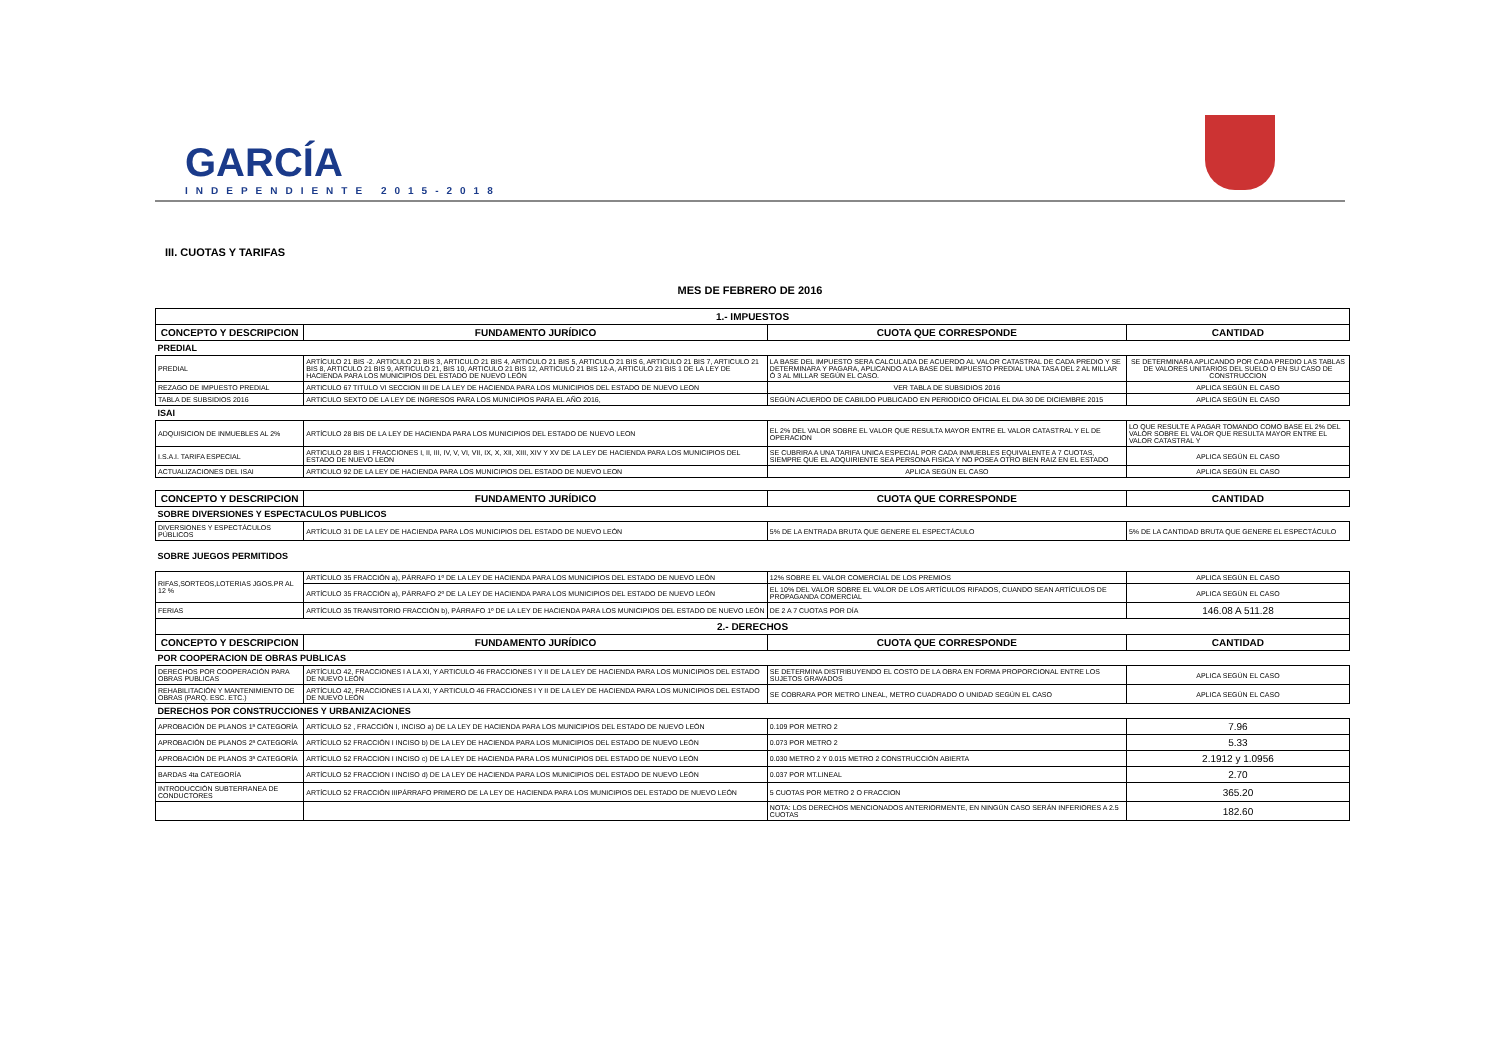GARCÍA
INDEPENDIENTE 2015-2018
III. CUOTAS Y TARIFAS
MES DE FEBRERO DE 2016
| 1.- IMPUESTOS | | | |
| --- | --- | --- | --- |
| CONCEPTO Y DESCRIPCION | FUNDAMENTO JURÍDICO | CUOTA QUE CORRESPONDE | CANTIDAD |
| PREDIAL | | | |
| PREDIAL | ARTÍCULO 21 BIS -2. ARTICULO 21 BIS 3, ARTICULO 21 BIS 4, ARTICULO 21 BIS 5, ARTICULO 21 BIS 6, ARTICULO 21 BIS 7, ARTICULO 21 BIS 8, ARTICULO 21 BIS 9, ARTICULO 21, BIS 10, ARTICULO 21 BIS 12, ARTICULO 21 BIS 12-A, ARTICULO 21 BIS 1 DE LA LEY DE HACIENDA PARA LOS MUNICIPIOS DEL ESTADO DE NUEVO LEÓN | LA BASE DEL IMPUESTO SERA CALCULADA DE ACUERDO AL VALOR CATASTRAL DE CADA PREDIO Y SE DETERMINARA Y PAGARA, APLICANDO A LA BASE DEL IMPUESTO PREDIAL UNA TASA DEL 2 AL MILLAR Ó 3 AL MILLAR SEGÚN EL CASO. | SE DETERMINARA APLICANDO POR CADA PREDIO LAS TABLAS DE VALORES UNITARIOS DEL SUELO O EN SU CASO DE CONSTRUCCION |
| REZAGO DE IMPUESTO PREDIAL | ARTICULO 67 TITULO VI SECCION III DE LA LEY DE HACIENDA PARA LOS MUNICIPIOS DEL ESTADO DE NUEVO LEON | VER TABLA DE SUBSIDIOS 2016 | APLICA SEGÚN EL CASO |
| TABLA DE SUBSIDIOS 2016 | ARTICULO SEXTO DE LA LEY DE INGRESOS PARA LOS MUNICIPIOS PARA EL AÑO 2016, | SEGÚN ACUERDO DE CABILDO PUBLICADO EN PERIODICO OFICIAL EL DIA 30 DE DICIEMBRE 2015 | APLICA SEGÚN EL CASO |
| ISAI | | | |
| ADQUISICION DE INMUEBLES AL 2% | ARTÍCULO 28 BIS DE LA LEY DE HACIENDA PARA LOS MUNICIPIOS DEL ESTADO DE NUEVO LEON | EL 2% DEL VALOR SOBRE EL VALOR QUE RESULTA MAYOR ENTRE EL VALOR CATASTRAL Y EL DE OPERACION | LO QUE RESULTE A PAGAR TOMANDO COMO BASE EL 2% DEL VALOR SOBRE EL VALOR QUE RESULTA MAYOR ENTRE EL VALOR CATASTRAL Y |
| I.S.A.I. TARIFA ESPECIAL | ARTICULO 28 BIS 1 FRACCIONES I, II, III, IV, V, VI, VII, IX, X, XII, XIII, XIV Y XV DE LA LEY DE HACIENDA PARA LOS MUNICIPIOS DEL ESTADO DE NUEVO LEON | SE CUBRIRA A UNA TARIFA UNICA ESPECIAL POR CADA INMUEBLES EQUIVALENTE A 7 CUOTAS, SIEMPRE QUE EL ADQUIRIENTE SEA PERSONA FISICA Y NO POSEA OTRO BIEN RAIZ EN EL ESTADO | APLICA SEGÚN EL CASO |
| ACTUALIZACIONES DEL ISAI | ARTICULO 92 DE LA LEY DE HACIENDA PARA LOS MUNICIPIOS DEL ESTADO DE NUEVO LEON | APLICA SEGÚN EL CASO | APLICA SEGÚN EL CASO |
| CONCEPTO Y DESCRIPCION | FUNDAMENTO JURÍDICO | CUOTA QUE CORRESPONDE | CANTIDAD |
| SOBRE DIVERSIONES Y ESPECTACULOS PUBLICOS | | | |
| DIVERSIONES Y ESPECTÁCULOS PÚBLICOS | ARTÍCULO 31 DE LA LEY DE HACIENDA PARA LOS MUNICIPIOS DEL ESTADO DE NUEVO LEÓN | 5% DE LA ENTRADA BRUTA QUE GENERE EL ESPECTÁCULO | 5% DE LA CANTIDAD BRUTA QUE GENERE EL ESPECTÁCULO |
| SOBRE JUEGOS PERMITIDOS | | | |
| RIFAS,SORTEOS,LOTERIAS JGOS.PR AL 12 % | ARTÍCULO 35 FRACCIÓN a), PÁRRAFO 1º DE LA LEY DE HACIENDA PARA LOS MUNICIPIOS DEL ESTADO DE NUEVO LEÓN | 12% SOBRE EL VALOR COMERCIAL DE LOS PREMIOS | APLICA SEGÚN EL CASO |
| | ARTÍCULO 35 FRACCIÓN a), PÁRRAFO 2º DE LA LEY DE HACIENDA PARA LOS MUNICIPIOS DEL ESTADO DE NUEVO LEÓN | EL 10% DEL VALOR SOBRE EL VALOR DE LOS ARTÍCULOS RIFADOS, CUANDO SEAN ARTÍCULOS DE PROPAGANDA COMERCIAL | APLICA SEGÚN EL CASO |
| FERIAS | ARTÍCULO 35 TRANSITORIO FRACCIÓN b), PÁRRAFO 1º DE LA LEY DE HACIENDA PARA LOS MUNICIPIOS DEL ESTADO DE NUEVO LEÓN | DE 2 A 7 CUOTAS POR DÍA | 146.08 A 511.28 |
| 2.- DERECHOS | | | |
| CONCEPTO Y DESCRIPCION | FUNDAMENTO JURÍDICO | CUOTA QUE CORRESPONDE | CANTIDAD |
| POR COOPERACION DE OBRAS PUBLICAS | | | |
| DERECHOS POR COOPERACIÓN PARA OBRAS PUBLICAS | ARTÍCULO 42, FRACCIONES I A LA XI, Y ARTICULO 46 FRACCIONES I Y II DE LA LEY DE HACIENDA PARA LOS MUNICIPIOS DEL ESTADO DE NUEVO LEÓN | SE DETERMINA DISTRIBUYENDO EL COSTO DE LA OBRA EN FORMA PROPORCIONAL ENTRE LOS SUJETOS GRAVADOS | APLICA SEGÚN EL CASO |
| REHABILITACIÓN Y MANTENIMIENTO DE OBRAS (PARQ. ESC. ETC.) | ARTÍCULO 42, FRACCIONES I A LA XI, Y ARTICULO 46 FRACCIONES I Y II DE LA LEY DE HACIENDA PARA LOS MUNICIPIOS DEL ESTADO DE NUEVO LEÓN | SE COBRARA POR METRO LINEAL, METRO CUADRADO O UNIDAD SEGÚN EL CASO | APLICA SEGÚN EL CASO |
| DERECHOS POR CONSTRUCCIONES Y URBANIZACIONES | | | |
| APROBACIÓN DE PLANOS 1ª CATEGORÍA | ARTÍCULO 52 , FRACCIÓN I, INCISO a) DE LA LEY DE HACIENDA PARA LOS MUNICIPIOS DEL ESTADO DE NUEVO LEÓN | 0.109 POR METRO 2 | 7.96 |
| APROBACIÓN DE PLANOS 2ª CATEGORÍA | ARTÍCULO 52 FRACCIÓN I INCISO b) DE LA LEY DE HACIENDA PARA LOS MUNICIPIOS DEL ESTADO DE NUEVO LEÓN | 0.073 POR METRO 2 | 5.33 |
| APROBACIÓN DE PLANOS 3ª CATEGORÍA | ARTÍCULO 52 FRACCION I INCISO c) DE LA LEY DE HACIENDA PARA LOS MUNICIPIOS DEL ESTADO DE NUEVO LEÓN | 0.030 METRO 2 Y 0.015 METRO 2 CONSTRUCCIÓN ABIERTA | 2.1912 y 1.0956 |
| BARDAS 4ta CATEGORÍA | ARTÍCULO 52 FRACCION I INCISO d) DE LA LEY DE HACIENDA PARA LOS MUNICIPIOS DEL ESTADO DE NUEVO LEÓN | 0.037 POR MT.LINEAL | 2.70 |
| INTRODUCCIÓN SUBTERRANEA DE CONDUCTORES | ARTÍCULO 52 FRACCIÓN IIIPÁRRAFO PRIMERO DE LA LEY DE HACIENDA PARA LOS MUNICIPIOS DEL ESTADO DE NUEVO LEÓN | 5 CUOTAS POR METRO 2 O FRACCION | 365.20 |
| | | NOTA: LOS DERECHOS MENCIONADOS ANTERIORMENTE, EN NINGÚN CASO SERÁN INFERIORES A 2.5 CUOTAS | 182.60 |